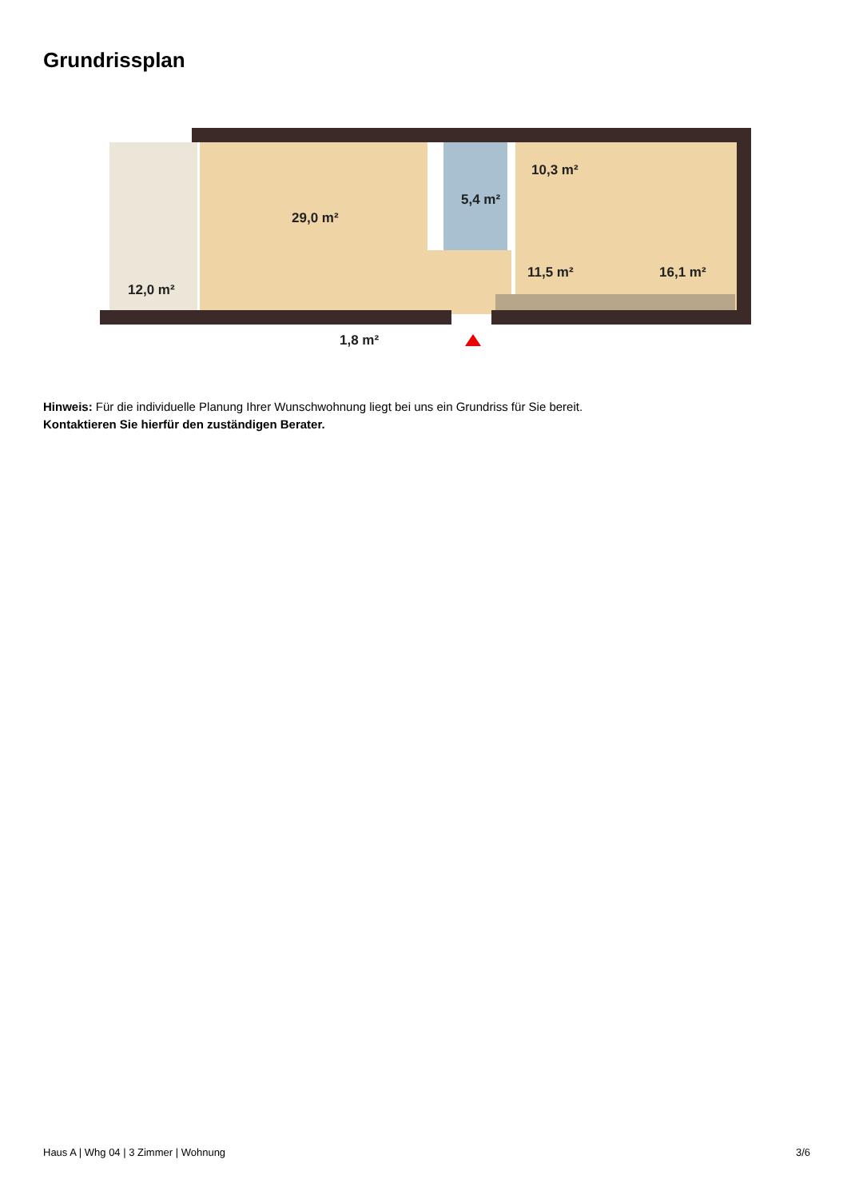Grundrissplan
12,0 m²
29,0 m²
5,4 m²
10,3 m²
11,5 m²
16,1 m²
1,8 m²
Hinweis: Für die individuelle Planung Ihrer Wunschwohnung liegt bei uns ein Grundriss für Sie bereit.
Kontaktieren Sie hierfür den zuständigen Berater.
Haus A | Whg 04 | 3 Zimmer | Wohnung 3/6